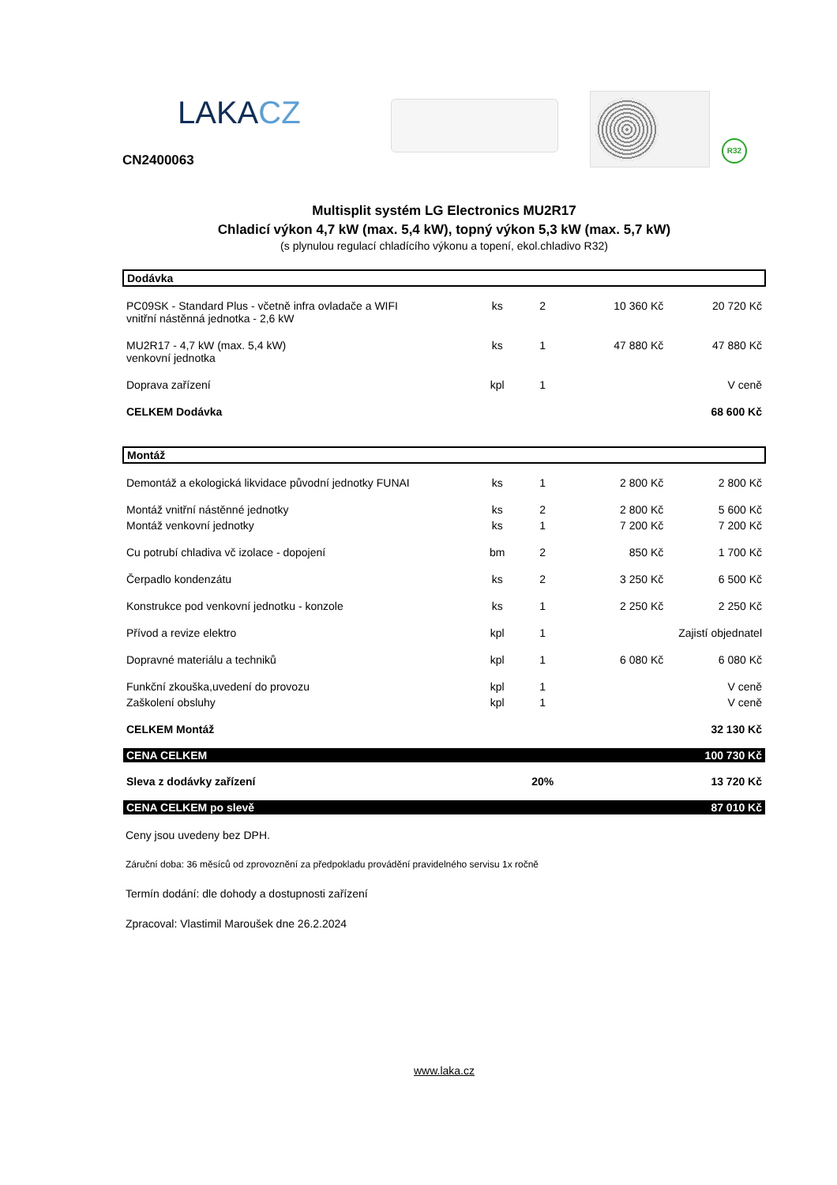LAKACZ
CN2400063
R32
Multisplit systém LG Electronics MU2R17
Chladicí výkon 4,7 kW (max. 5,4 kW), topný výkon 5,3 kW (max. 5,7 kW)
(s plynulou regulací chladícího výkonu a topení, ekol.chladivo R32)
| Dodávka | | | | |
| PC09SK - Standard Plus - včetně infra ovladače a WIFI vnitřní nástěnná jednotka - 2,6 kW | ks | 2 | 10 360 Kč | 20 720 Kč |
| MU2R17 - 4,7 kW (max. 5,4 kW) venkovní jednotka | ks | 1 | 47 880 Kč | 47 880 Kč |
| Doprava zařízení | kpl | 1 | | V ceně |
| CELKEM Dodávka | | | | 68 600 Kč |
| Montáž | | | | |
| Demontáž a ekologická likvidace původní jednotky FUNAI | ks | 1 | 2 800 Kč | 2 800 Kč |
| Montáž vnitřní nástěnné jednotky | ks | 2 | 2 800 Kč | 5 600 Kč |
| Montáž venkovní jednotky | ks | 1 | 7 200 Kč | 7 200 Kč |
| Cu potrubí chladiva vč izolace - dopojení | bm | 2 | 850 Kč | 1 700 Kč |
| Čerpadlo kondenzátu | ks | 2 | 3 250 Kč | 6 500 Kč |
| Konstrukce pod venkovní jednotku - konzole | ks | 1 | 2 250 Kč | 2 250 Kč |
| Přívod a revize elektro | kpl | 1 | Zajistí objednatel | |
| Dopravné materiálu a techniků | kpl | 1 | 6 080 Kč | 6 080 Kč |
| Funkční zkouška,uvedení do provozu | kpl | 1 | | V ceně |
| Zaškolení obsluhy | kpl | 1 | | V ceně |
| CELKEM Montáž | | | | 32 130 Kč |
| CENA CELKEM | | | | 100 730 Kč |
| Sleva z dodávky zařízení | | 20% | | 13 720 Kč |
| CENA CELKEM po slevě | | | | 87 010 Kč |
Ceny jsou uvedeny bez DPH.
Záruční doba: 36 měsíců od zprovoznění za předpokladu provádění pravidelného servisu 1x ročně
Termín dodání: dle dohody a dostupnosti zařízení
Zpracoval: Vlastimil Maroušek dne 26.2.2024
www.laka.cz